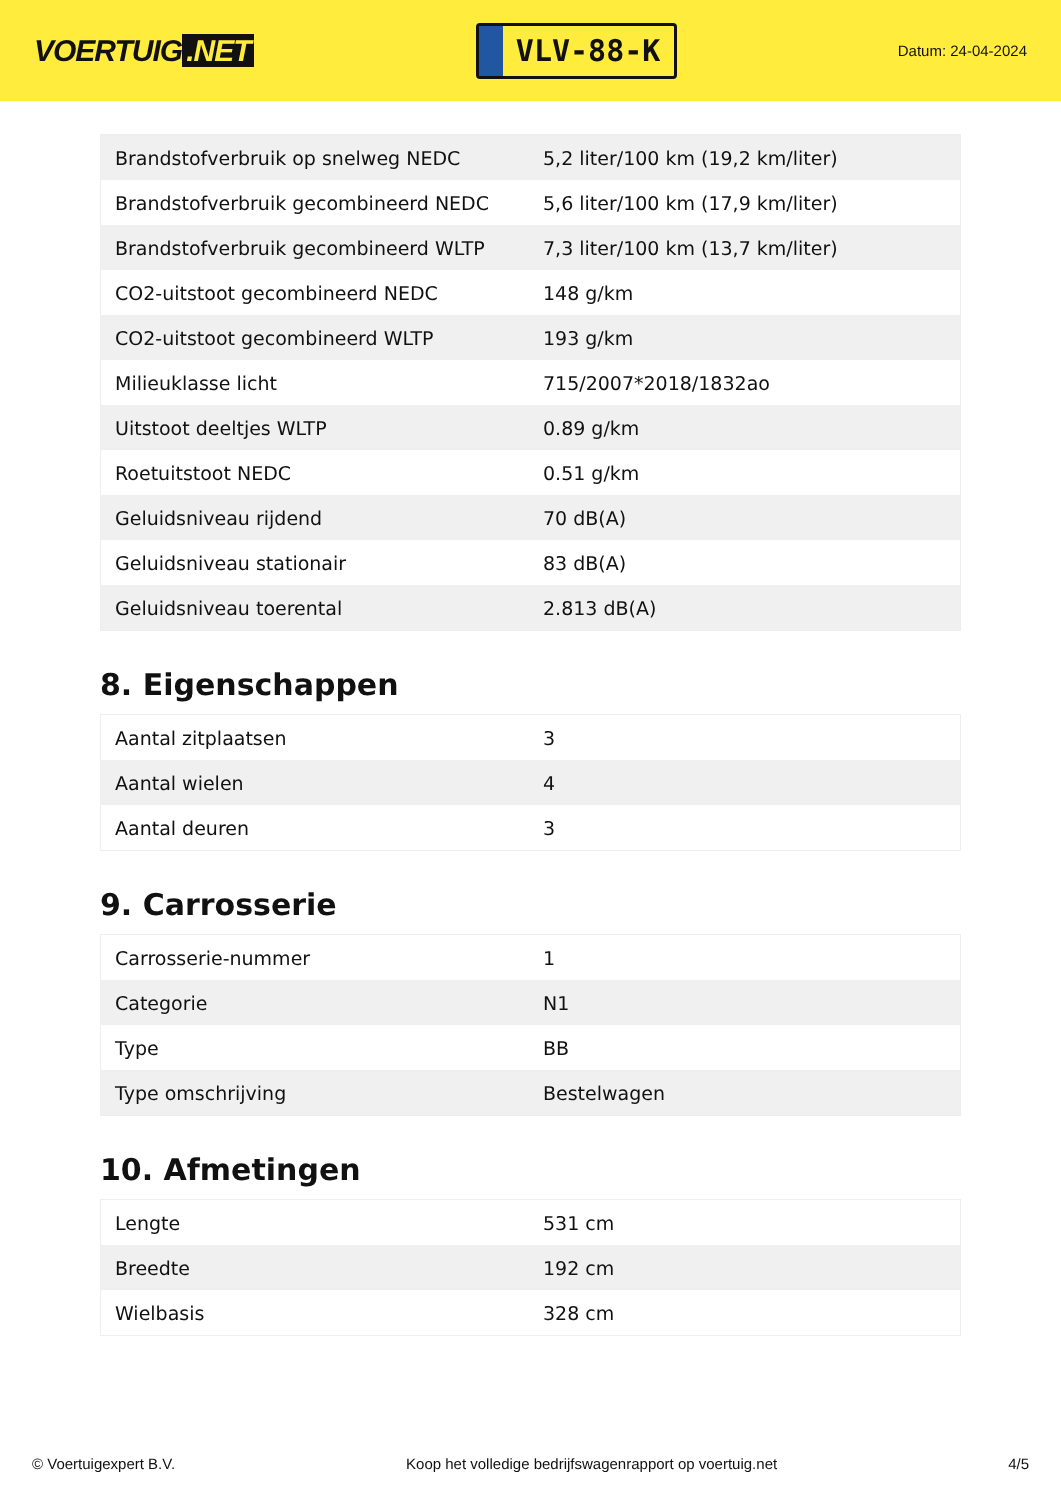VOERTUIG.NET
VLV-88-K
Datum: 24-04-2024
| Brandstofverbruik op snelweg NEDC | 5,2 liter/100 km (19,2 km/liter) |
| Brandstofverbruik gecombineerd NEDC | 5,6 liter/100 km (17,9 km/liter) |
| Brandstofverbruik gecombineerd WLTP | 7,3 liter/100 km (13,7 km/liter) |
| CO2-uitstoot gecombineerd NEDC | 148 g/km |
| CO2-uitstoot gecombineerd WLTP | 193 g/km |
| Milieuklasse licht | 715/2007*2018/1832ao |
| Uitstoot deeltjes WLTP | 0.89 g/km |
| Roetuitstoot NEDC | 0.51 g/km |
| Geluidsniveau rijdend | 70 dB(A) |
| Geluidsniveau stationair | 83 dB(A) |
| Geluidsniveau toerental | 2.813 dB(A) |
8. Eigenschappen
| Aantal zitplaatsen | 3 |
| Aantal wielen | 4 |
| Aantal deuren | 3 |
9. Carrosserie
| Carrosserie-nummer | 1 |
| Categorie | N1 |
| Type | BB |
| Type omschrijving | Bestelwagen |
10. Afmetingen
| Lengte | 531 cm |
| Breedte | 192 cm |
| Wielbasis | 328 cm |
© Voertuigexpert B.V. Koop het volledige bedrijfswagenrapport op voertuig.net 4/5